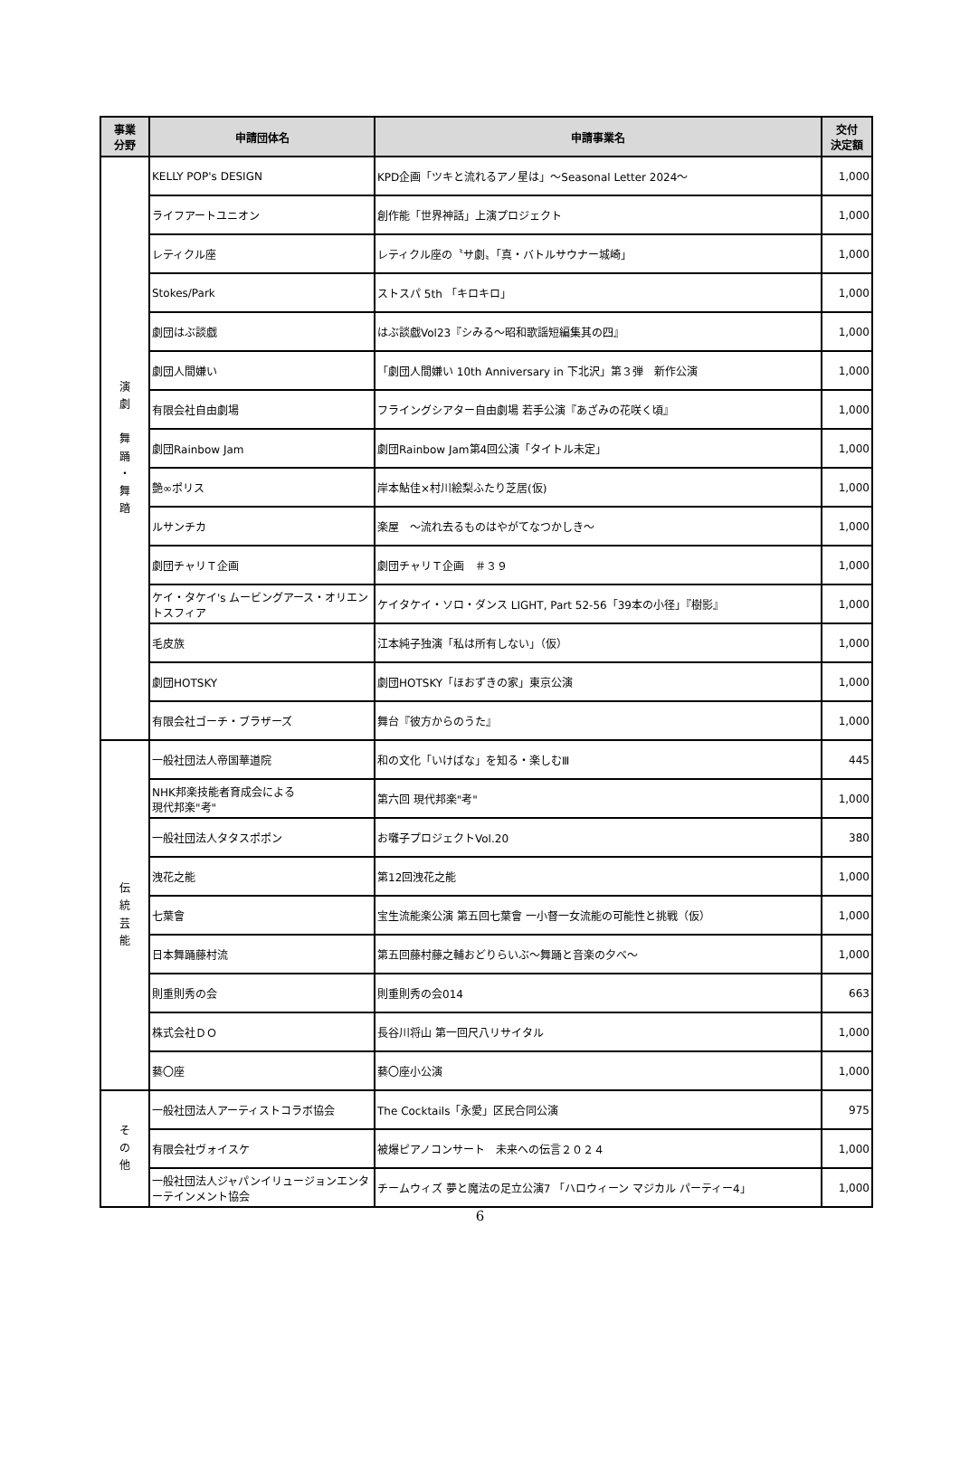| 事業 分野 | 申請団体名 | 申請事業名 | 交付 決定額 |
| --- | --- | --- | --- |
| 演 劇 舞 踊 ・ 舞 踏 | KELLY POP's DESIGN | KPD企画「ツキと流れるアノ星は」～Seasonal Letter 2024～ | 1,000 |
| | ライフアートユニオン | 創作能「世界神話」上演プロジェクト | 1,000 |
| | レティクル座 | レティクル座の〝サ劇〟「真・バトルサウナー城崎」 | 1,000 |
| | Stokes/Park | ストスパ 5th 「キロキロ」 | 1,000 |
| | 劇団はぶ談戯 | はぶ談戯Vol23『シみる～昭和歌謡短編集其の四』 | 1,000 |
| | 劇団人間嫌い | 「劇団人間嫌い 10th Anniversary in 下北沢」第３弾 新作公演 | 1,000 |
| | 有限会社自由劇場 | フライングシアター自由劇場 若手公演『あざみの花咲く頃』 | 1,000 |
| | 劇団Rainbow Jam | 劇団Rainbow Jam第4回公演「タイトル未定」 | 1,000 |
| | 艶∞ポリス | 岸本鮎佳×村川絵梨ふたり芝居(仮) | 1,000 |
| | ルサンチカ | 楽屋 ～流れ去るものはやがてなつかしき～ | 1,000 |
| | 劇団チャリＴ企画 | 劇団チャリＴ企画 ＃３９ | 1,000 |
| | ケイ・タケイ's ムービングアース・オリエントスフィア | ケイタケイ・ソロ・ダンス LIGHT, Part 52-56「39本の小径」『樹影』 | 1,000 |
| | 毛皮族 | 江本純子独演「私は所有しない」（仮） | 1,000 |
| | 劇団HOTSKY | 劇団HOTSKY「ほおずきの家」東京公演 | 1,000 |
| | 有限会社ゴーチ・ブラザーズ | 舞台『彼方からのうた』 | 1,000 |
| 伝 統 芸 能 | 一般社団法人帝国華道院 | 和の文化「いけばな」を知る・楽しむⅢ | 445 |
| | NHK邦楽技能者育成会による 現代邦楽"考" | 第六回 現代邦楽"考" | 1,000 |
| | 一般社団法人タタスポポン | お囃子プロジェクトVol.20 | 380 |
| | 洩花之能 | 第12回洩花之能 | 1,000 |
| | 七葉會 | 宝生流能楽公演 第五回七葉會 一小督一女流能の可能性と挑戦（仮） | 1,000 |
| | 日本舞踊藤村流 | 第五回藤村藤之輔おどりらいぶ～舞踊と音楽の夕べ～ | 1,000 |
| | 則重則秀の会 | 則重則秀の会014 | 663 |
| | 株式会社ＤＯ | 長谷川将山 第一回尺八リサイタル | 1,000 |
| | 藝〇座 | 藝〇座小公演 | 1,000 |
| そ の 他 | 一般社団法人アーティストコラボ協会 | The Cocktails「永愛」区民合同公演 | 975 |
| | 有限会社ヴォイスケ | 被爆ピアノコンサート 未来への伝言２０２４ | 1,000 |
| | 一般社団法人ジャパンイリュージョンエンターテインメント協会 | チームウィズ 夢と魔法の足立公演7 「ハロウィーン マジカル パーティー4」 | 1,000 |
6